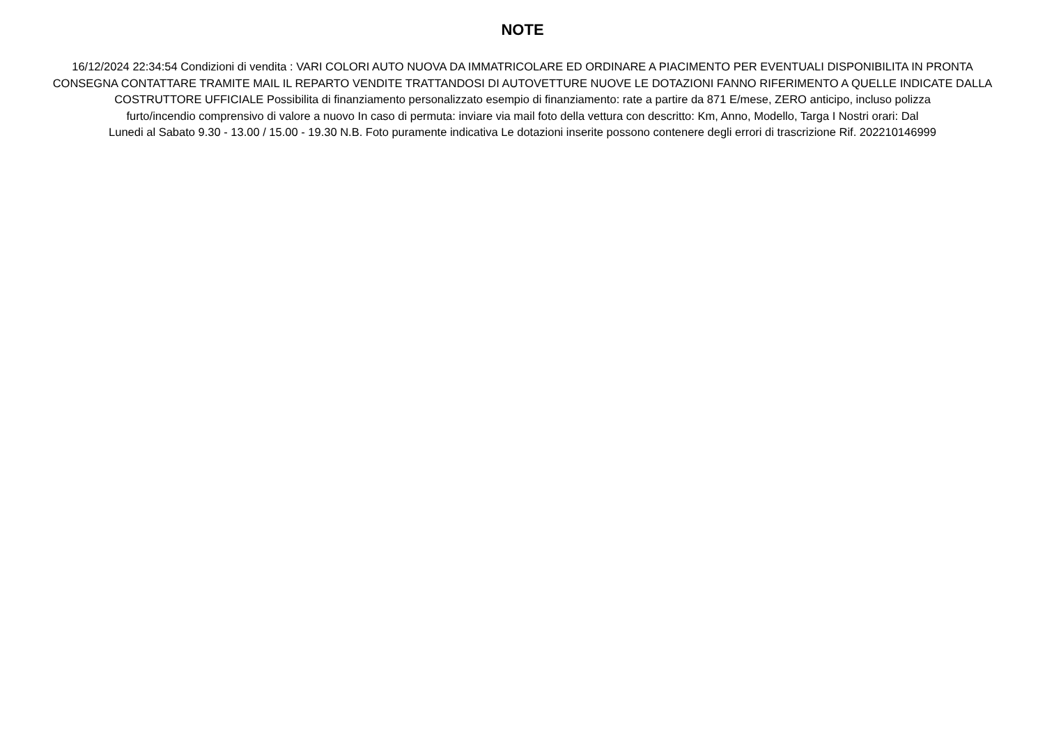NOTE
16/12/2024 22:34:54 Condizioni di vendita : VARI COLORI AUTO NUOVA DA IMMATRICOLARE ED ORDINARE A PIACIMENTO PER EVENTUALI DISPONIBILITA IN PRONTA
CONSEGNA CONTATTARE TRAMITE MAIL IL REPARTO VENDITE TRATTANDOSI DI AUTOVETTURE NUOVE LE DOTAZIONI FANNO RIFERIMENTO A QUELLE INDICATE DALLA
COSTRUTTORE UFFICIALE Possibilita di finanziamento personalizzato esempio di finanziamento: rate a partire da 871 E/mese, ZERO anticipo, incluso polizza
furto/incendio comprensivo di valore a nuovo In caso di permuta: inviare via mail foto della vettura con descritto: Km, Anno, Modello, Targa I Nostri orari: Dal
Lunedi al Sabato 9.30 - 13.00 / 15.00 - 19.30 N.B. Foto puramente indicativa Le dotazioni inserite possono contenere degli errori di trascrizione Rif. 202210146999